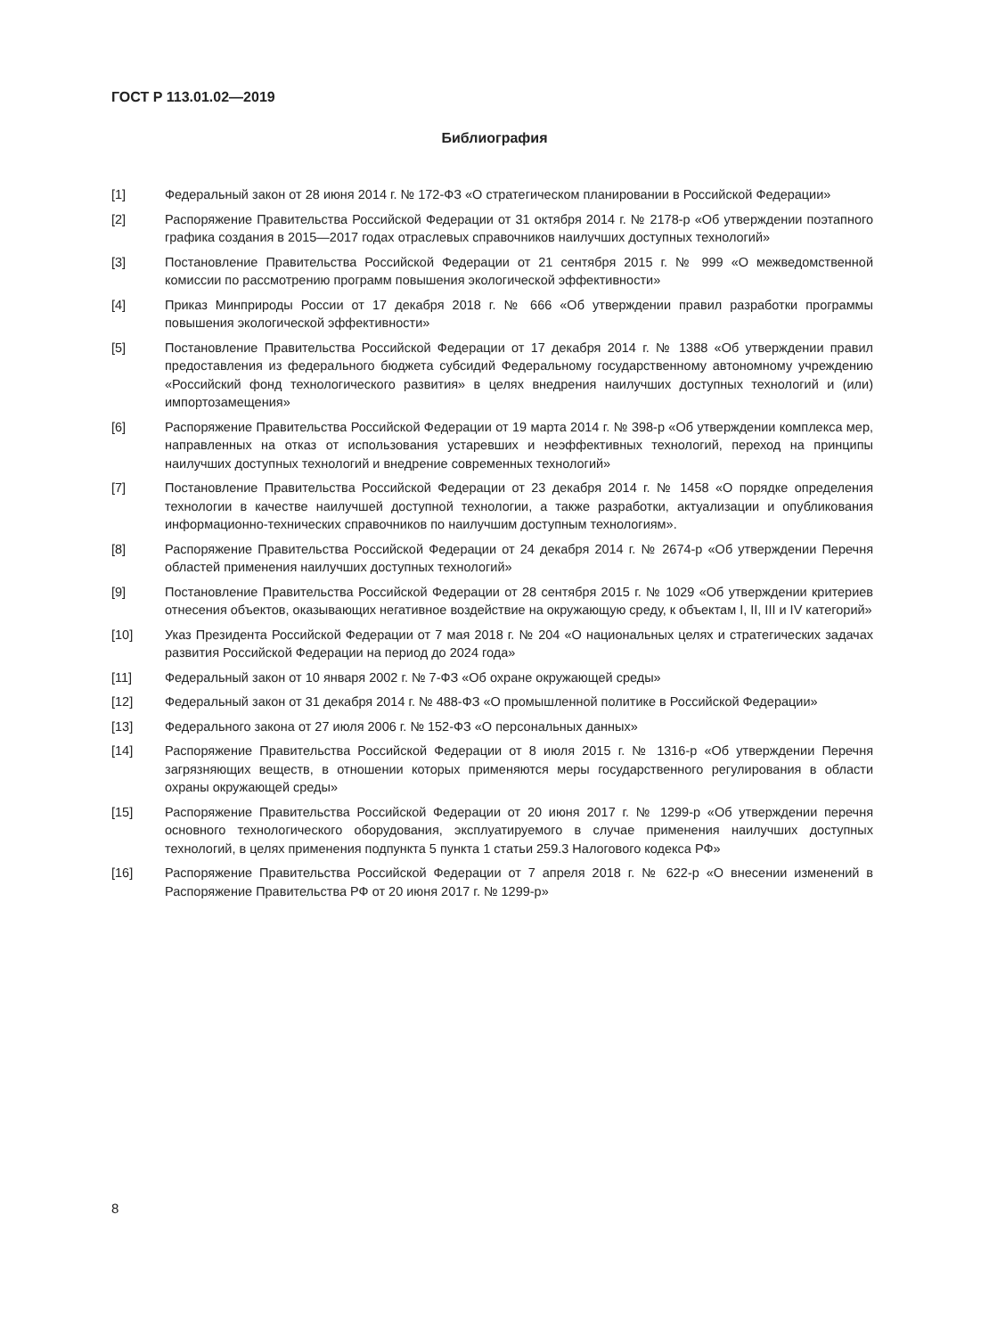ГОСТ Р 113.01.02—2019
Библиография
[1] Федеральный закон от 28 июня 2014 г. № 172-ФЗ «О стратегическом планировании в Российской Федерации»
[2] Распоряжение Правительства Российской Федерации от 31 октября 2014 г. № 2178-р «Об утверждении поэтапного графика создания в 2015—2017 годах отраслевых справочников наилучших доступных технологий»
[3] Постановление Правительства Российской Федерации от 21 сентября 2015 г. № 999 «О межведомственной комиссии по рассмотрению программ повышения экологической эффективности»
[4] Приказ Минприроды России от 17 декабря 2018 г. № 666 «Об утверждении правил разработки программы повышения экологической эффективности»
[5] Постановление Правительства Российской Федерации от 17 декабря 2014 г. № 1388 «Об утверждении правил предоставления из федерального бюджета субсидий Федеральному государственному автономному учреждению «Российский фонд технологического развития» в целях внедрения наилучших доступных технологий и (или) импортозамещения»
[6] Распоряжение Правительства Российской Федерации от 19 марта 2014 г. № 398-р «Об утверждении комплекса мер, направленных на отказ от использования устаревших и неэффективных технологий, переход на принципы наилучших доступных технологий и внедрение современных технологий»
[7] Постановление Правительства Российской Федерации от 23 декабря 2014 г. № 1458 «О порядке определения технологии в качестве наилучшей доступной технологии, а также разработки, актуализации и опубликования информационно-технических справочников по наилучшим доступным технологиям».
[8] Распоряжение Правительства Российской Федерации от 24 декабря 2014 г. № 2674-р «Об утверждении Перечня областей применения наилучших доступных технологий»
[9] Постановление Правительства Российской Федерации от 28 сентября 2015 г. № 1029 «Об утверждении критериев отнесения объектов, оказывающих негативное воздействие на окружающую среду, к объектам I, II, III и IV категорий»
[10] Указ Президента Российской Федерации от 7 мая 2018 г. № 204 «О национальных целях и стратегических задачах развития Российской Федерации на период до 2024 года»
[11] Федеральный закон от 10 января 2002 г. № 7-ФЗ «Об охране окружающей среды»
[12] Федеральный закон от 31 декабря 2014 г. № 488-ФЗ «О промышленной политике в Российской Федерации»
[13] Федерального закона от 27 июля 2006 г. № 152-ФЗ «О персональных данных»
[14] Распоряжение Правительства Российской Федерации от 8 июля 2015 г. № 1316-р «Об утверждении Перечня загрязняющих веществ, в отношении которых применяются меры государственного регулирования в области охраны окружающей среды»
[15] Распоряжение Правительства Российской Федерации от 20 июня 2017 г. № 1299-р «Об утверждении перечня основного технологического оборудования, эксплуатируемого в случае применения наилучших доступных технологий, в целях применения подпункта 5 пункта 1 статьи 259.3 Налогового кодекса РФ»
[16] Распоряжение Правительства Российской Федерации от 7 апреля 2018 г. № 622-р «О внесении изменений в Распоряжение Правительства РФ от 20 июня 2017 г. № 1299-р»
8